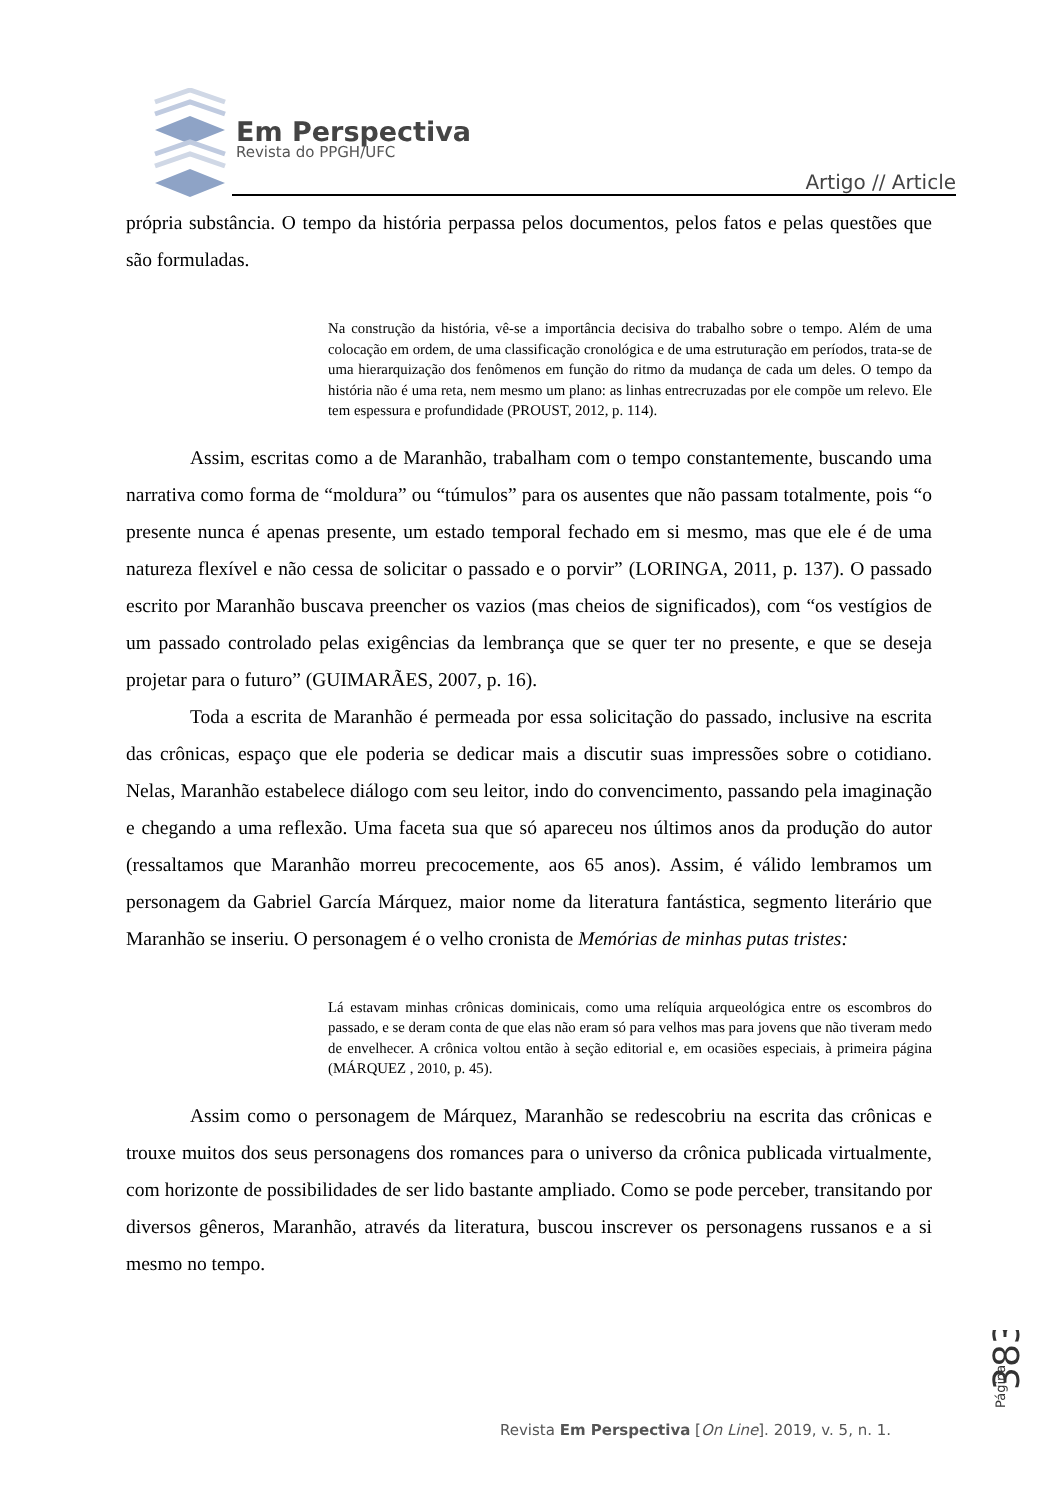Em Perspectiva
Revista do PPGH/UFC
Artigo // Article
própria substância. O tempo da história perpassa pelos documentos, pelos fatos e pelas questões que são formuladas.
Na construção da história, vê-se a importância decisiva do trabalho sobre o tempo. Além de uma colocação em ordem, de uma classificação cronológica e de uma estruturação em períodos, trata-se de uma hierarquização dos fenômenos em função do ritmo da mudança de cada um deles. O tempo da história não é uma reta, nem mesmo um plano: as linhas entrecruzadas por ele compõe um relevo. Ele tem espessura e profundidade (PROUST, 2012, p. 114).
Assim, escritas como a de Maranhão, trabalham com o tempo constantemente, buscando uma narrativa como forma de “moldura” ou “túmulos” para os ausentes que não passam totalmente, pois “o presente nunca é apenas presente, um estado temporal fechado em si mesmo, mas que ele é de uma natureza flexível e não cessa de solicitar o passado e o porvir” (LORINGA, 2011, p. 137). O passado escrito por Maranhão buscava preencher os vazios (mas cheios de significados), com “os vestígios de um passado controlado pelas exigências da lembrança que se quer ter no presente, e que se deseja projetar para o futuro” (GUIMARÃES, 2007, p. 16).
Toda a escrita de Maranhão é permeada por essa solicitação do passado, inclusive na escrita das crônicas, espaço que ele poderia se dedicar mais a discutir suas impressões sobre o cotidiano. Nelas, Maranhão estabelece diálogo com seu leitor, indo do convencimento, passando pela imaginação e chegando a uma reflexão. Uma faceta sua que só apareceu nos últimos anos da produção do autor (ressaltamos que Maranhão morreu precocemente, aos 65 anos). Assim, é válido lembramos um personagem da Gabriel García Márquez, maior nome da literatura fantástica, segmento literário que Maranhão se inseriu. O personagem é o velho cronista de Memórias de minhas putas tristes:
Lá estavam minhas crônicas dominicais, como uma relíquia arqueológica entre os escombros do passado, e se deram conta de que elas não eram só para velhos mas para jovens que não tiveram medo de envelhecer. A crônica voltou então à seção editorial e, em ocasiões especiais, à primeira página (MÁRQUEZ , 2010, p. 45).
Assim como o personagem de Márquez, Maranhão se redescobriu na escrita das crônicas e trouxe muitos dos seus personagens dos romances para o universo da crônica publicada virtualmente, com horizonte de possibilidades de ser lido bastante ampliado. Como se pode perceber, transitando por diversos gêneros, Maranhão, através da literatura, buscou inscrever os personagens russanos e a si mesmo no tempo.
Página
383
Revista Em Perspectiva [On Line]. 2019, v. 5, n. 1.